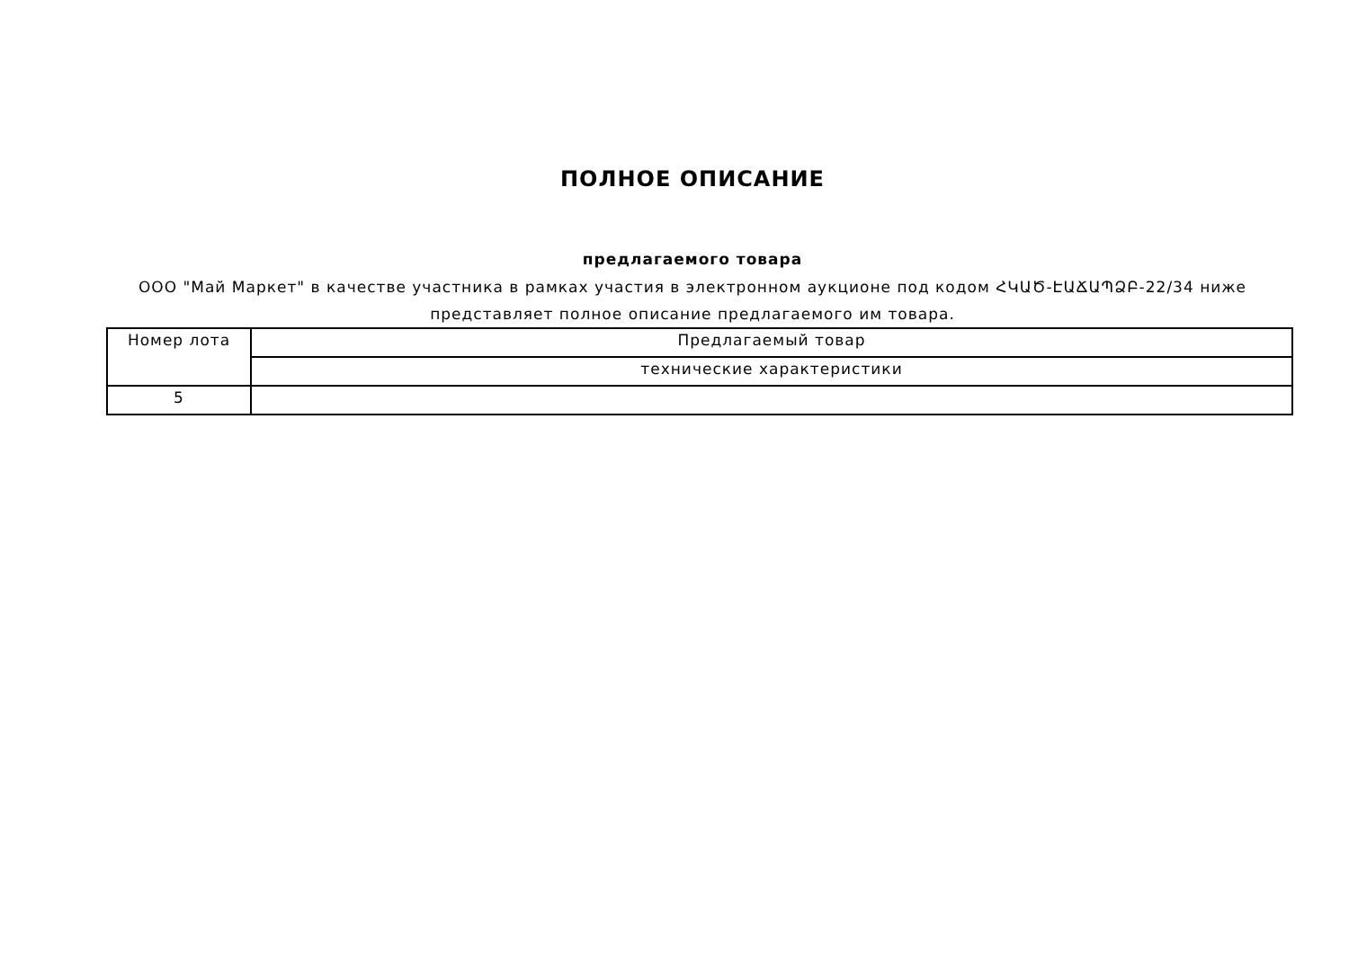ПОЛНОЕ ОПИСАНИЕ
предлагаемого товара
ООО "Май Маркет" в качестве участника в рамках участия в электронном аукционе под кодом ՀԿԱԾ-ԷԱՃԱՊՁԲ-22/34 ниже представляет полное описание предлагаемого им товара.
| Номер лота | Предлагаемый товар |
| | технические характеристики |
| 5 | |